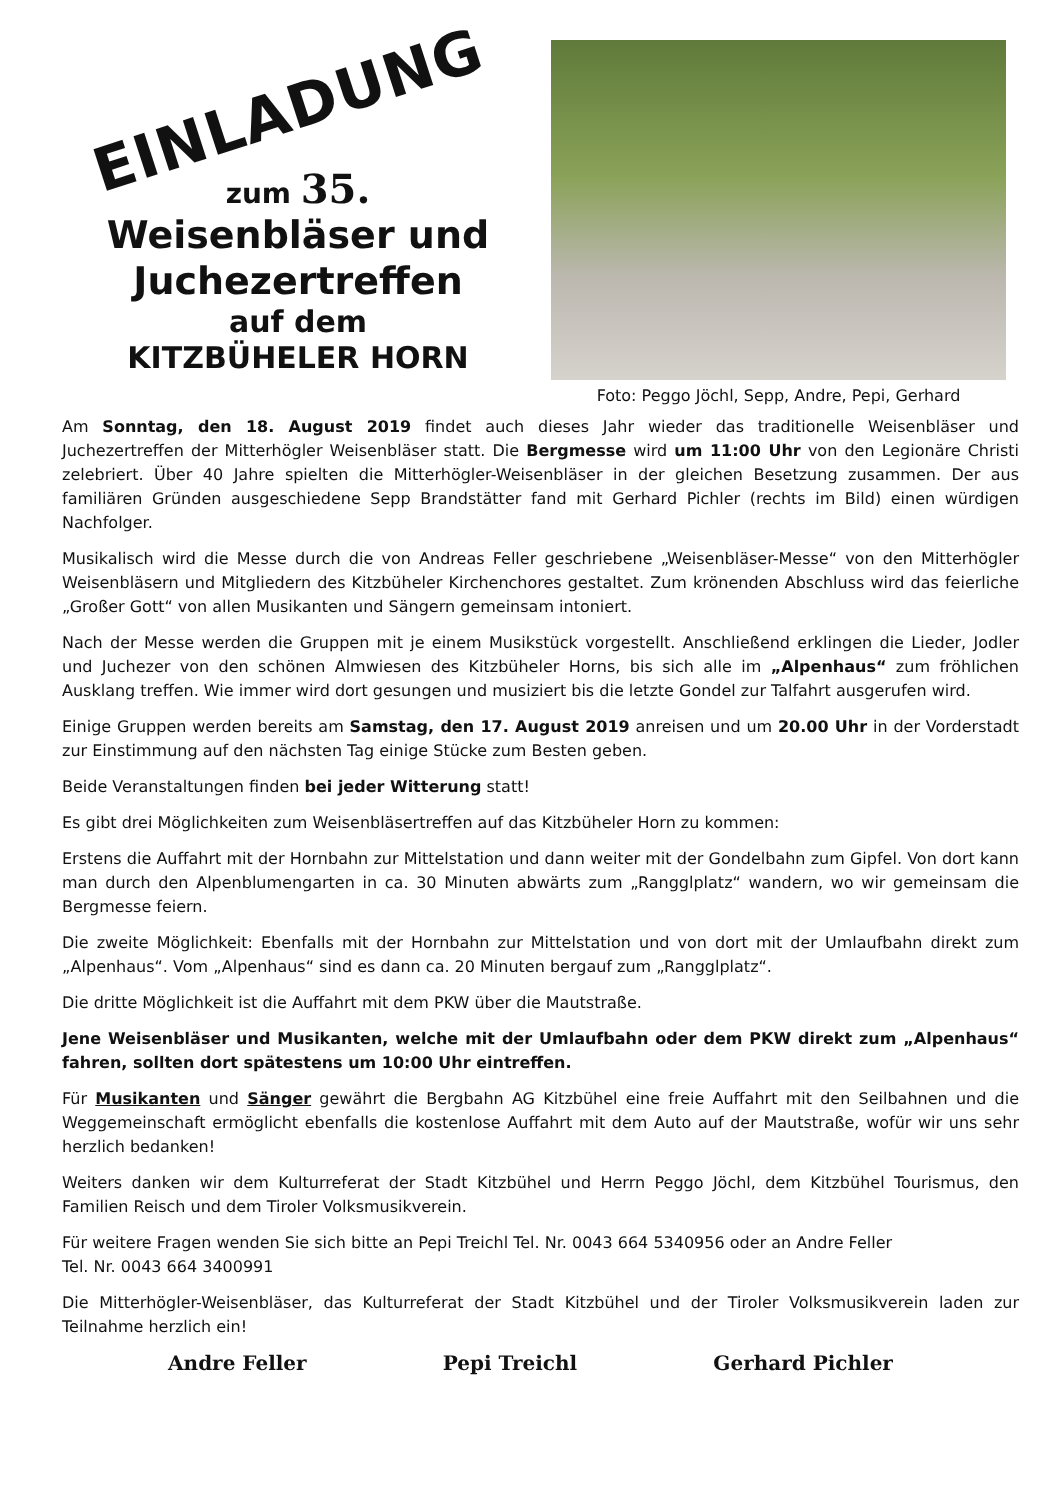EINLADUNG
zum 35.
Weisenbläser und
Juchezertreffen
auf dem
KITZBÜHELER HORN
Foto: Peggo Jöchl, Sepp, Andre, Pepi, Gerhard
Am Sonntag, den 18. August 2019 findet auch dieses Jahr wieder das traditionelle Weisenbläser und Juchezertreffen der Mitterhögler Weisenbläser statt. Die Bergmesse wird um 11:00 Uhr von den Legionäre Christi zelebriert. Über 40 Jahre spielten die Mitterhögler-Weisenbläser in der gleichen Besetzung zusammen. Der aus familiären Gründen ausgeschiedene Sepp Brandstätter fand mit Gerhard Pichler (rechts im Bild) einen würdigen Nachfolger.
Musikalisch wird die Messe durch die von Andreas Feller geschriebene „Weisenbläser-Messe“ von den Mitterhögler Weisenbläsern und Mitgliedern des Kitzbüheler Kirchenchores gestaltet. Zum krönenden Abschluss wird das feierliche „Großer Gott“ von allen Musikanten und Sängern gemeinsam intoniert.
Nach der Messe werden die Gruppen mit je einem Musikstück vorgestellt. Anschließend erklingen die Lieder, Jodler und Juchezer von den schönen Almwiesen des Kitzbüheler Horns, bis sich alle im „Alpenhaus“ zum fröhlichen Ausklang treffen. Wie immer wird dort gesungen und musiziert bis die letzte Gondel zur Talfahrt ausgerufen wird.
Einige Gruppen werden bereits am Samstag, den 17. August 2019 anreisen und um 20.00 Uhr in der Vorderstadt zur Einstimmung auf den nächsten Tag einige Stücke zum Besten geben.
Beide Veranstaltungen finden bei jeder Witterung statt!
Es gibt drei Möglichkeiten zum Weisenbläsertreffen auf das Kitzbüheler Horn zu kommen:
Erstens die Auffahrt mit der Hornbahn zur Mittelstation und dann weiter mit der Gondelbahn zum Gipfel. Von dort kann man durch den Alpenblumengarten in ca. 30 Minuten abwärts zum „Rangglplatz“ wandern, wo wir gemeinsam die Bergmesse feiern.
Die zweite Möglichkeit: Ebenfalls mit der Hornbahn zur Mittelstation und von dort mit der Umlaufbahn direkt zum „Alpenhaus“. Vom „Alpenhaus“ sind es dann ca. 20 Minuten bergauf zum „Rangglplatz“.
Die dritte Möglichkeit ist die Auffahrt mit dem PKW über die Mautstraße.
Jene Weisenbläser und Musikanten, welche mit der Umlaufbahn oder dem PKW direkt zum „Alpenhaus“ fahren, sollten dort spätestens um 10:00 Uhr eintreffen.
Für Musikanten und Sänger gewährt die Bergbahn AG Kitzbühel eine freie Auffahrt mit den Seilbahnen und die Weggemeinschaft ermöglicht ebenfalls die kostenlose Auffahrt mit dem Auto auf der Mautstraße, wofür wir uns sehr herzlich bedanken!
Weiters danken wir dem Kulturreferat der Stadt Kitzbühel und Herrn Peggo Jöchl, dem Kitzbühel Tourismus, den Familien Reisch und dem Tiroler Volksmusikverein.
Für weitere Fragen wenden Sie sich bitte an Pepi Treichl Tel. Nr. 0043 664 5340956 oder an Andre Feller
Tel. Nr. 0043 664 3400991
Die Mitterhögler-Weisenbläser, das Kulturreferat der Stadt Kitzbühel und der Tiroler Volksmusikverein laden zur Teilnahme herzlich ein!
Andre Feller Pepi Treichl Gerhard Pichler